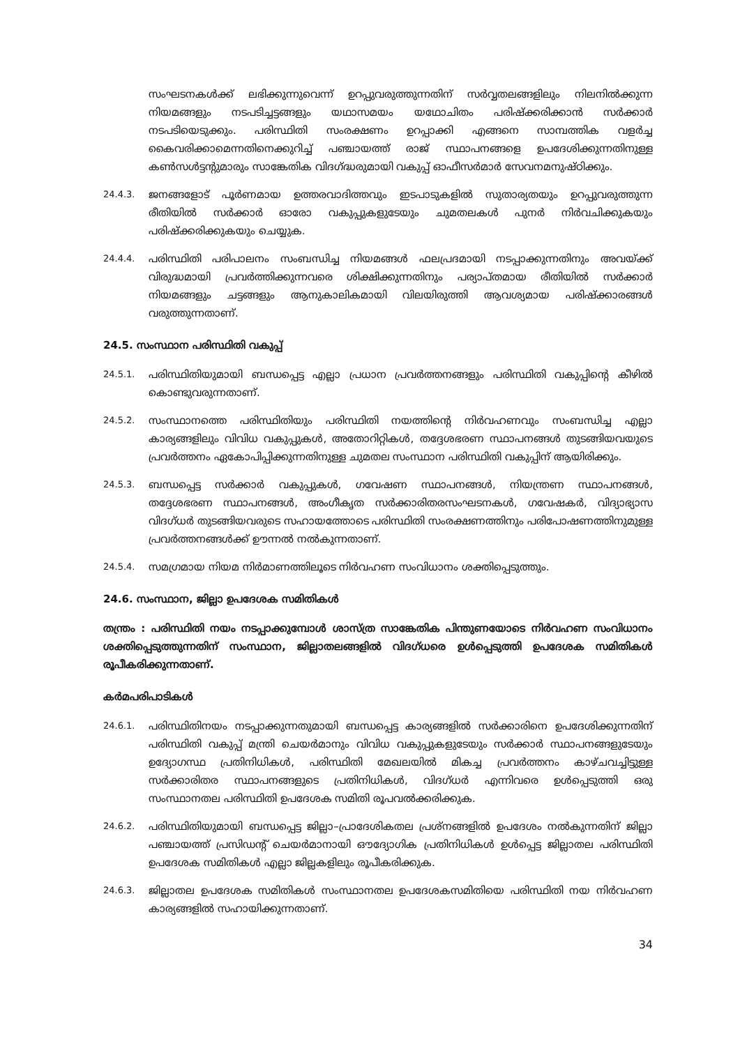സംഘടനകൾക്ക് ലഭിക്കുന്നുവെന്ന് ഉറപ്പുവരുത്തുന്നതിന് സർവ്വതലങ്ങളിലും നിലനിൽക്കുന്ന നിയമങ്ങളും നടപടിച്ചട്ടങ്ങളും യഥാസമയം യഥോചിതം പരിഷ്ക്കരിക്കാൻ സർക്കാർ നടപടിയെടുക്കും. പരിസ്ഥിതി സംരക്ഷണം ഉറപ്പാക്കി എങ്ങനെ സാമ്പത്തിക വളർച്ച കൈവരിക്കാമെന്നതിനെക്കുറിച്ച് പഞ്ചായത്ത് രാജ് സ്ഥാപനങ്ങളെ ഉപദേശിക്കുന്നതിനുള്ള കൺസൾട്ടന്റുമാരും സാങ്കേതിക വിദഗ്ദ്ധരുമായി വകുപ്പ് ഓഫീസർമാർ സേവനമനുഷ്ഠിക്കും.
24.4.3. ജനങ്ങളോട് പൂർണമായ ഉത്തരവാദിത്തവും ഇടപാടുകളിൽ സുതാര്യതയും ഉറപ്പുവരുത്തുന്ന രീതിയിൽ സർക്കാർ ഓരോ വകുപ്പുകളുടേയും ചുമതലകൾ പുനർ നിർവചിക്കുകയും പരിഷ്ക്കരിക്കുകയും ചെയ്യുക.
24.4.4. പരിസ്ഥിതി പരിപാലനം സംബന്ധിച്ച നിയമങ്ങൾ ഫലപ്രദമായി നടപ്പാക്കുന്നതിനും അവയ്ക്ക് വിരുദ്ധമായി പ്രവർത്തിക്കുന്നവരെ ശിക്ഷിക്കുന്നതിനും പര്യാപ്തമായ രീതിയിൽ സർക്കാർ നിയമങ്ങളും ചട്ടങ്ങളും ആനുകാലികമായി വിലയിരുത്തി ആവശ്യമായ പരിഷ്ക്കാരങ്ങൾ വരുത്തുന്നതാണ്.
24.5. സംസ്ഥാന പരിസ്ഥിതി വകുപ്പ്
24.5.1. പരിസ്ഥിതിയുമായി ബന്ധപ്പെട്ട എല്ലാ പ്രധാന പ്രവർത്തനങ്ങളും പരിസ്ഥിതി വകുപ്പിന്റെ കീഴിൽ കൊണ്ടുവരുന്നതാണ്.
24.5.2. സംസ്ഥാനത്തെ പരിസ്ഥിതിയും പരിസ്ഥിതി നയത്തിന്റെ നിർവഹണവും സംബന്ധിച്ച എല്ലാ കാര്യങ്ങളിലും വിവിധ വകുപ്പുകൾ, അതോറിറ്റികൾ, തദ്ദേശഭരണ സ്ഥാപനങ്ങൾ തുടങ്ങിയവയുടെ പ്രവർത്തനം ഏകോപിപ്പിക്കുന്നതിനുള്ള ചുമതല സംസ്ഥാന പരിസ്ഥിതി വകുപ്പിന് ആയിരിക്കും.
24.5.3. ബന്ധപ്പെട്ട സർക്കാർ വകുപ്പുകൾ, ഗവേഷണ സ്ഥാപനങ്ങൾ, നിയന്ത്രണ സ്ഥാപനങ്ങൾ, തദ്ദേശഭരണ സ്ഥാപനങ്ങൾ, അംഗീകൃത സർക്കാരിതരസംഘടനകൾ, ഗവേഷകർ, വിദ്യാഭ്യാസ വിദഗ്ധർ തുടങ്ങിയവരുടെ സഹായത്തോടെ പരിസ്ഥിതി സംരക്ഷണത്തിനും പരിപോഷണത്തിനുമുള്ള പ്രവർത്തനങ്ങൾക്ക് ഊന്നൽ നൽകുന്നതാണ്.
24.5.4. സമഗ്രമായ നിയമ നിർമാണത്തിലൂടെ നിർവഹണ സംവിധാനം ശക്തിപ്പെടുത്തും.
24.6. സംസ്ഥാന, ജില്ലാ ഉപദേശക സമിതികൾ
തന്ത്രം : പരിസ്ഥിതി നയം നടപ്പാക്കുമ്പോൾ ശാസ്ത്ര സാങ്കേതിക പിന്തുണയോടെ നിർവഹണ സംവിധാനം ശക്തിപ്പെടുത്തുന്നതിന് സംസ്ഥാന, ജില്ലാതലങ്ങളിൽ വിദഗ്ധരെ ഉൾപ്പെടുത്തി ഉപദേശക സമിതികൾ രൂപീകരിക്കുന്നതാണ്.
കർമപരിപാടികൾ
24.6.1. പരിസ്ഥിതിനയം നടപ്പാക്കുന്നതുമായി ബന്ധപ്പെട്ട കാര്യങ്ങളിൽ സർക്കാരിനെ ഉപദേശിക്കുന്നതിന് പരിസ്ഥിതി വകുപ്പ് മന്ത്രി ചെയർമാനും വിവിധ വകുപ്പുകളുടേയും സർക്കാർ സ്ഥാപനങ്ങളുടേയും ഉദ്യോഗസ്ഥ പ്രതിനിധികൾ, പരിസ്ഥിതി മേഖലയിൽ മികച്ച പ്രവർത്തനം കാഴ്ചവച്ചിട്ടുള്ള സർക്കാരിതര സ്ഥാപനങ്ങളുടെ പ്രതിനിധികൾ, വിദഗ്ധർ എന്നിവരെ ഉൾപ്പെടുത്തി ഒരു സംസ്ഥാനതല പരിസ്ഥിതി ഉപദേശക സമിതി രൂപവൽക്കരിക്കുക.
24.6.2. പരിസ്ഥിതിയുമായി ബന്ധപ്പെട്ട ജില്ലാ–പ്രാദേശികതല പ്രശ്നങ്ങളിൽ ഉപദേശം നൽകുന്നതിന് ജില്ലാ പഞ്ചായത്ത് പ്രസിഡന്റ് ചെയർമാനായി ഔദ്യോഗിക പ്രതിനിധികൾ ഉൾപ്പെട്ട ജില്ലാതല പരിസ്ഥിതി ഉപദേശക സമിതികൾ എല്ലാ ജില്ലകളിലും രൂപീകരിക്കുക.
24.6.3. ജില്ലാതല ഉപദേശക സമിതികൾ സംസ്ഥാനതല ഉപദേശകസമിതിയെ പരിസ്ഥിതി നയ നിർവഹണ കാര്യങ്ങളിൽ സഹായിക്കുന്നതാണ്.
34